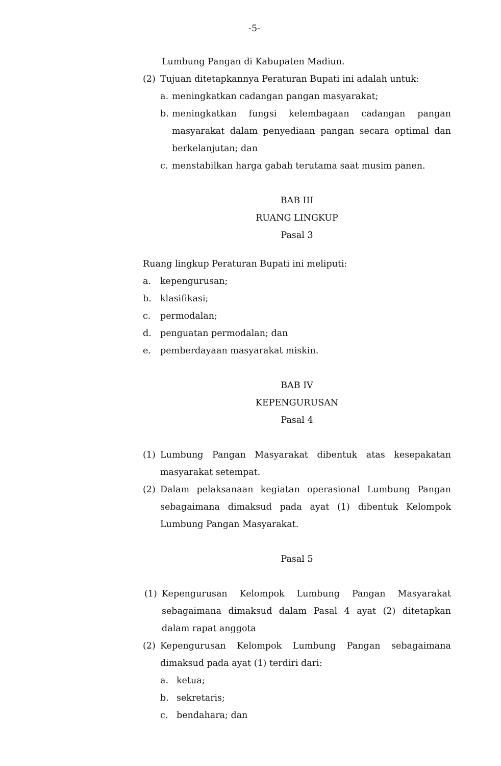-5-
Lumbung Pangan di Kabupaten Madiun.
(2) Tujuan ditetapkannya Peraturan Bupati ini adalah untuk:
a. meningkatkan cadangan pangan masyarakat;
b. meningkatkan fungsi kelembagaan cadangan pangan masyarakat dalam penyediaan pangan secara optimal dan berkelanjutan; dan
c. menstabilkan harga gabah terutama saat musim panen.
BAB III
RUANG LINGKUP
Pasal 3
Ruang lingkup Peraturan Bupati ini meliputi:
a. kepengurusan;
b. klasifikasi;
c. permodalan;
d. penguatan permodalan; dan
e. pemberdayaan masyarakat miskin.
BAB IV
KEPENGURUSAN
Pasal 4
(1) Lumbung Pangan Masyarakat dibentuk atas kesepakatan masyarakat setempat.
(2) Dalam pelaksanaan kegiatan operasional Lumbung Pangan sebagaimana dimaksud pada ayat (1) dibentuk Kelompok Lumbung Pangan Masyarakat.
Pasal 5
(1) Kepengurusan Kelompok Lumbung Pangan Masyarakat sebagaimana dimaksud dalam Pasal 4 ayat (2) ditetapkan dalam rapat anggota
(2) Kepengurusan Kelompok Lumbung Pangan sebagaimana dimaksud pada ayat (1) terdiri dari:
a. ketua;
b. sekretaris;
c. bendahara; dan